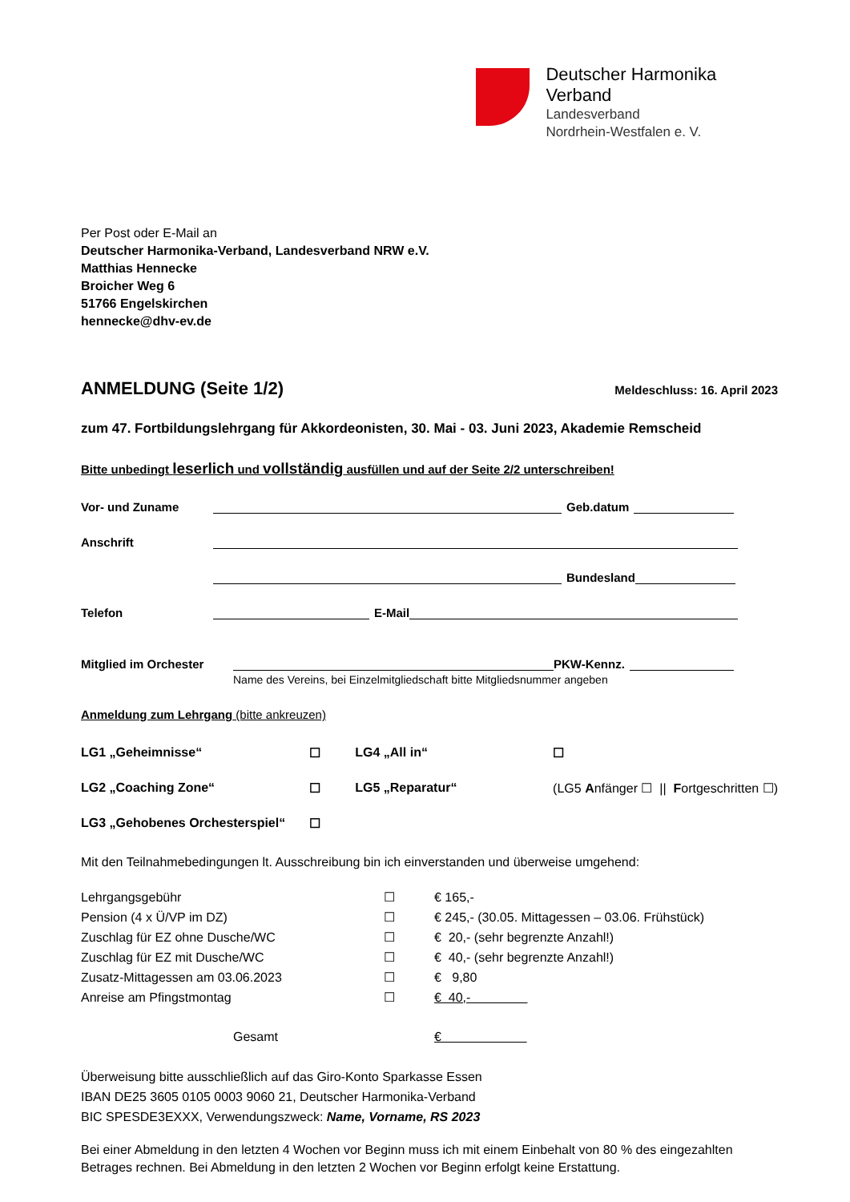Deutscher Harmonika Verband
Landesverband
Nordrhein-Westfalen e. V.
Per Post oder E-Mail an
Deutscher Harmonika-Verband, Landesverband NRW e.V.
Matthias Hennecke
Broicher Weg 6
51766 Engelskirchen
hennecke@dhv-ev.de
ANMELDUNG (Seite 1/2) Meldeschluss: 16. April 2023
zum 47. Fortbildungslehrgang für Akkordeonisten, 30. Mai - 03. Juni 2023, Akademie Remscheid
Bitte unbedingt leserlich und vollständig ausfüllen und auf der Seite 2/2 unterschreiben!
Vor- und Zuname Geb.datum
Anschrift
Bundesland
Telefon E-Mail
Mitglied im Orchester PKW-Kennz.
Name des Vereins, bei Einzelmitgliedschaft bitte Mitgliedsnummer angeben
Anmeldung zum Lehrgang (bitte ankreuzen)
| LG1 „Geheimnisse“ | ☐ | LG4 „All in“ | ☐ |
| LG2 „Coaching Zone“ | ☐ | LG5 „Reparatur“ | (LG5 A nfänger ☐ // F ortgeschritten ☐) |
| LG3 „Gehobenes Orchesterspiel“ | ☐ | | |
Mit den Teilnahmebedingungen lt. Ausschreibung bin ich einverstanden und überweise umgehend:
| Lehrgangsgebühr | ☐ | € 165,- |
| Pension (4 x Ü/VP im DZ) | ☐ | € 245,- (30.05. Mittagessen – 03.06. Frühstück) |
| Zuschlag für EZ ohne Dusche/WC | ☐ | € 20,- (sehr begrenzte Anzahl!) |
| Zuschlag für EZ mit Dusche/WC | ☐ | € 40,- (sehr begrenzte Anzahl!) |
| Zusatz-Mittagessen am 03.06.2023 | ☐ | € 9,80 |
| Anreise am Pfingstmontag | ☐ | € 40,- |
| Gesamt | | € |
Überweisung bitte ausschließlich auf das Giro-Konto Sparkasse Essen
IBAN DE25 3605 0105 0003 9060 21, Deutscher Harmonika-Verband
BIC SPESDE3EXXX, Verwendungszweck: Name, Vorname, RS 2023
Bei einer Abmeldung in den letzten 4 Wochen vor Beginn muss ich mit einem Einbehalt von 80 % des eingezahlten Betrages rechnen. Bei Abmeldung in den letzten 2 Wochen vor Beginn erfolgt keine Erstattung.